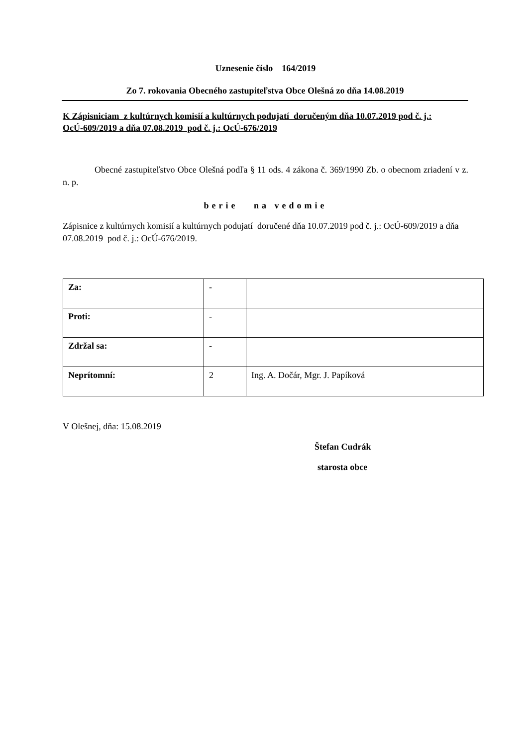Uznesenie číslo 164/2019
Zo 7. rokovania Obecného zastupiteľstva Obce Olešná zo dňa 14.08.2019
K Zápisniciam z kultúrnych komisií a kultúrnych podujatí doručeným dňa 10.07.2019 pod č. j.: OcÚ-609/2019 a dňa 07.08.2019 pod č. j.: OcÚ-676/2019
Obecné zastupiteľstvo Obce Olešná podľa § 11 ods. 4 zákona č. 369/1990 Zb. o obecnom zriadení v z. n. p.
berie na vedomie
Zápisnice z kultúrnych komisií a kultúrnych podujatí doručené dňa 10.07.2019 pod č. j.: OcÚ-609/2019 a dňa 07.08.2019 pod č. j.: OcÚ-676/2019.
| Za: | - | |
| Proti: | - | |
| Zdržal sa: | - | |
| Neprítomní: | 2 | Ing. A. Dočár, Mgr. J. Papíková |
V Olešnej, dňa: 15.08.2019
Štefan Cudrák
starosta obce